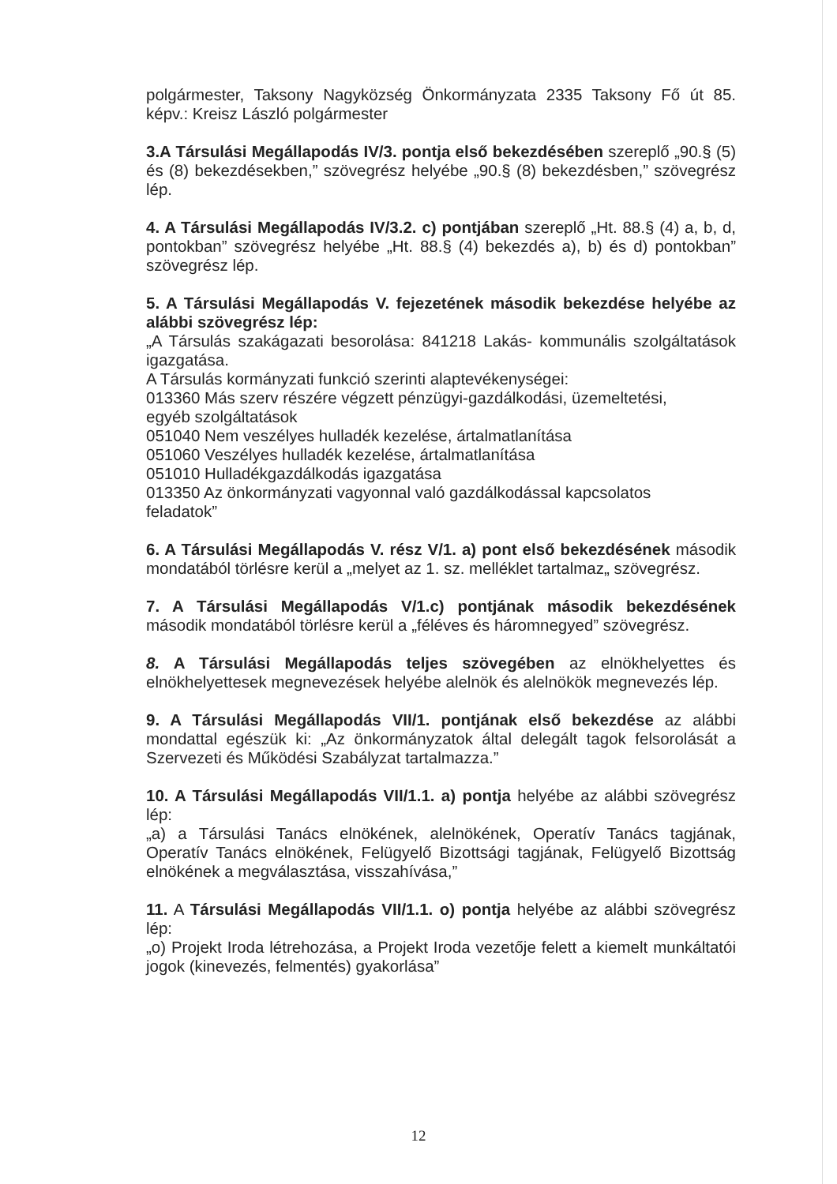polgármester, Taksony Nagyközség Önkormányzata 2335 Taksony Fő út 85. képv.: Kreisz László polgármester
3.A Társulási Megállapodás IV/3. pontja első bekezdésében szereplő „90.§ (5) és (8) bekezdésekben,” szövegrész helyébe „90.§ (8) bekezdésben,” szövegrész lép.
4. A Társulási Megállapodás IV/3.2. c) pontjában szereplő „Ht. 88.§ (4) a, b, d, pontokban” szövegrész helyébe „Ht. 88.§ (4) bekezdés a), b) és d) pontokban” szövegrész lép.
5. A Társulási Megállapodás V. fejezetének második bekezdése helyébe az alábbi szövegrész lép:
„A Társulás szakágazati besorolása: 841218 Lakás- kommunális szolgáltatások igazgatása.
A Társulás kormányzati funkció szerinti alaptevékenységei:
013360 Más szerv részére végzett pénzügyi-gazdálkodási, üzemeltetési,
egyéb szolgáltatások
051040 Nem veszélyes hulladék kezelése, ártalmatlanítása
051060 Veszélyes hulladék kezelése, ártalmatlanítása
051010 Hulladékgazdálkodás igazgatása
013350 Az önkormányzati vagyonnal való gazdálkodással kapcsolatos
feladatok”
6. A Társulási Megállapodás V. rész V/1. a) pont első bekezdésének második mondatából törlésre kerül a „melyet az 1. sz. melléklet tartalmaz„ szövegrész.
7. A Társulási Megállapodás V/1.c) pontjának második bekezdésének második mondatából törlésre kerül a „féléves és háromnegyed” szövegrész.
8. A Társulási Megállapodás teljes szövegében az elnökhelyettes és elnökhelyettesek megnevezések helyébe alelnök és alelnökök megnevezés lép.
9. A Társulási Megállapodás VII/1. pontjának első bekezdése az alábbi mondattal egészük ki: „Az önkormányzatok által delegált tagok felsorolását a Szervezeti és Működési Szabályzat tartalmazza.”
10. A Társulási Megállapodás VII/1.1. a) pontja helyébe az alábbi szövegrész lép:
„a) a Társulási Tanács elnökének, alelnökének, Operatív Tanács tagjának, Operatív Tanács elnökének, Felügyelő Bizottsági tagjának, Felügyelő Bizottság elnökének a megválasztása, visszahívása,”
11. A Társulási Megállapodás VII/1.1. o) pontja helyébe az alábbi szövegrész lép:
„o) Projekt Iroda létrehozása, a Projekt Iroda vezetője felett a kiemelt munkáltatói jogok (kinevezés, felmentés) gyakorlása”
12